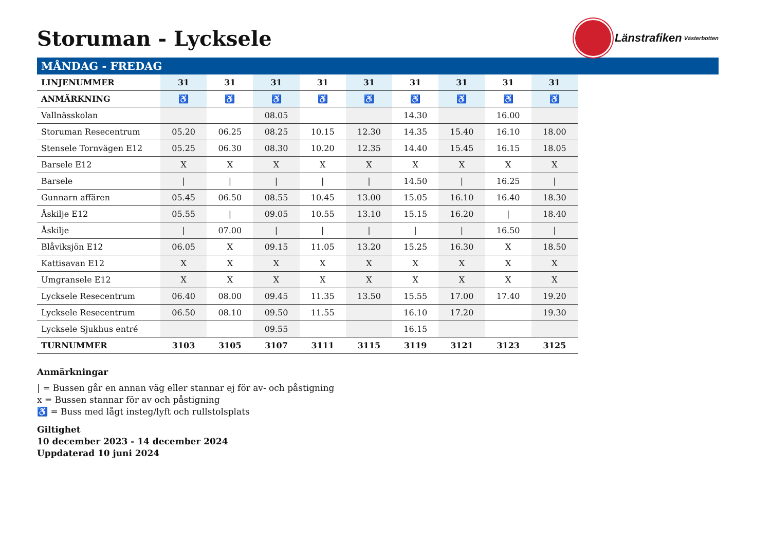Storuman - Lycksele
Länstrafiken
Västerbotten
MÅNDAG - FREDAG
| LINJENUMMER | 31 | 31 | 31 | 31 | 31 | 31 | 31 | 31 | 31 |
| --- | --- | --- | --- | --- | --- | --- | --- | --- | --- |
| ANMÄRKNING | ♿ | ♿ | ♿ | ♿ | ♿ | ♿ | ♿ | ♿ | ♿ |
| Vallnässkolan | | | 08.05 | | | 14.30 | | 16.00 | |
| Storuman Resecentrum | 05.20 | 06.25 | 08.25 | 10.15 | 12.30 | 14.35 | 15.40 | 16.10 | 18.00 |
| Stensele Tornvägen E12 | 05.25 | 06.30 | 08.30 | 10.20 | 12.35 | 14.40 | 15.45 | 16.15 | 18.05 |
| Barsele E12 | X | X | X | X | X | X | X | X | X |
| Barsele | / | / | / | / | / | 14.50 | / | 16.25 | / |
| Gunnarn affären | 05.45 | 06.50 | 08.55 | 10.45 | 13.00 | 15.05 | 16.10 | 16.40 | 18.30 |
| Åskilje E12 | 05.55 | / | 09.05 | 10.55 | 13.10 | 15.15 | 16.20 | / | 18.40 |
| Åskilje | / | 07.00 | / | / | / | / | / | 16.50 | / |
| Blåviksjön E12 | 06.05 | X | 09.15 | 11.05 | 13.20 | 15.25 | 16.30 | X | 18.50 |
| Kattisavan E12 | X | X | X | X | X | X | X | X | X |
| Umgransele E12 | X | X | X | X | X | X | X | X | X |
| Lycksele Resecentrum | 06.40 | 08.00 | 09.45 | 11.35 | 13.50 | 15.55 | 17.00 | 17.40 | 19.20 |
| Lycksele Resecentrum | 06.50 | 08.10 | 09.50 | 11.55 | | 16.10 | 17.20 | | 19.30 |
| Lycksele Sjukhus entré | | | 09.55 | | | 16.15 | | | |
| TURNUMMER | 3103 | 3105 | 3107 | 3111 | 3115 | 3119 | 3121 | 3123 | 3125 |
Anmärkningar
| = Bussen går en annan väg eller stannar ej för av- och påstigning
x = Bussen stannar för av och påstigning
♿ = Buss med lågt insteg/lyft och rullstolsplats
Giltighet
10 december 2023 - 14 december 2024
Uppdaterad 10 juni 2024